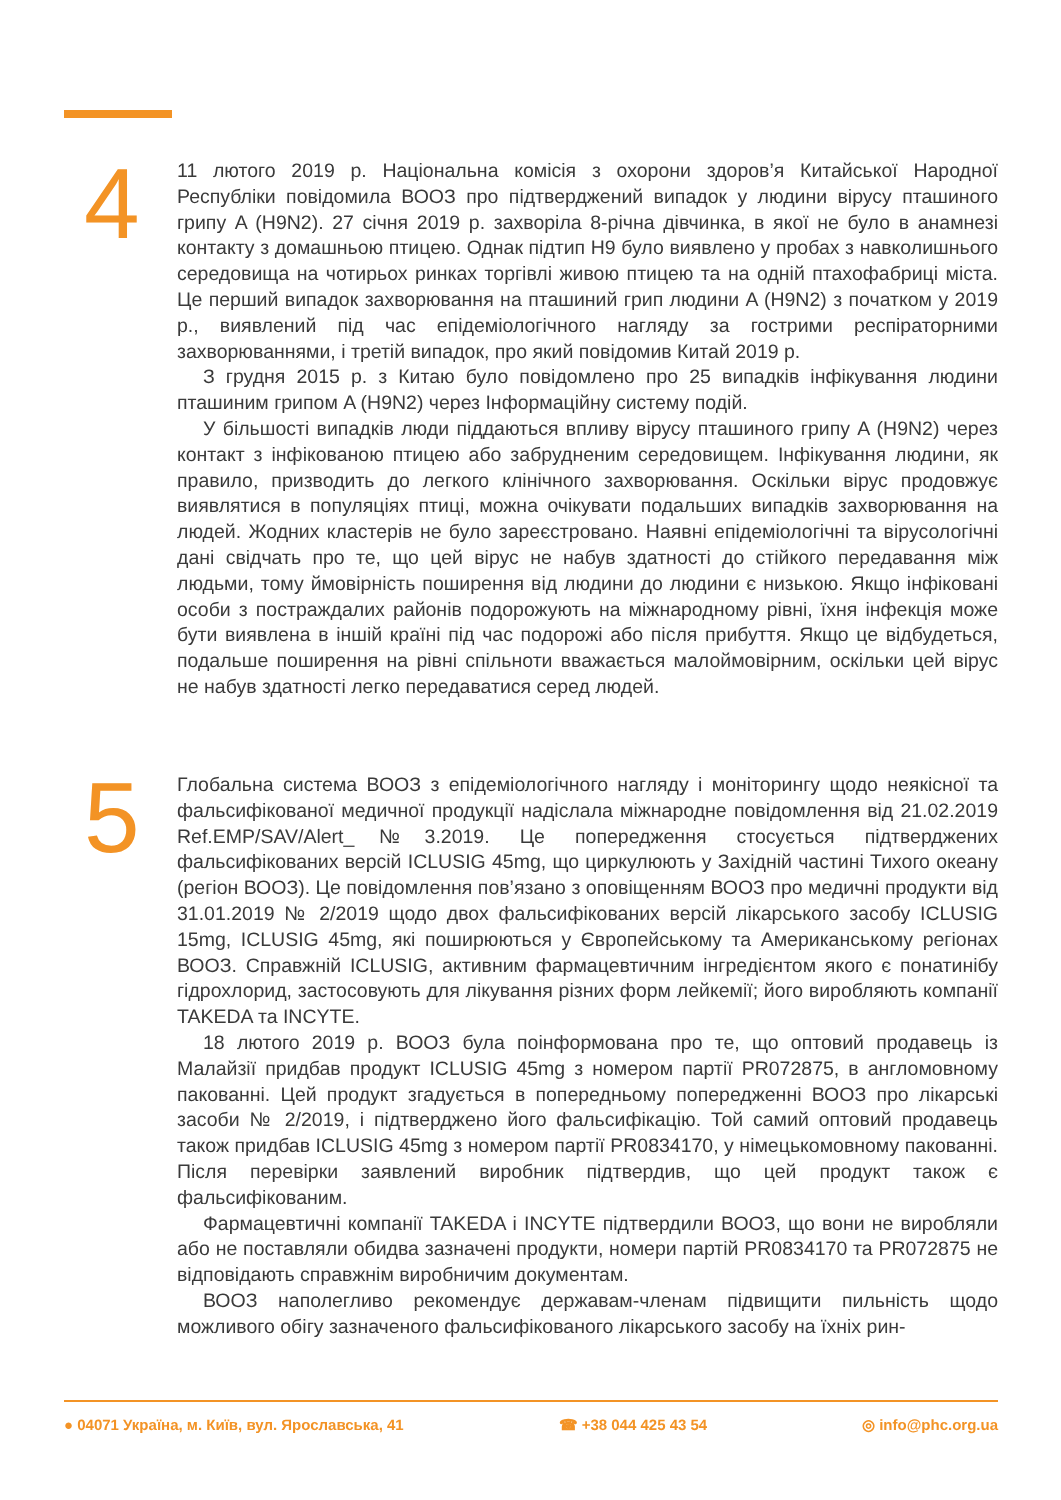4
11 лютого 2019 р. Національна комісія з охорони здоров’я Китайської Народної Республіки повідомила ВООЗ про підтверджений випадок у людини вірусу пташиного грипу A (H9N2). 27 січня 2019 р. захворіла 8-річна дівчинка, в якої не було в анамнезі контакту з домашньою птицею. Однак підтип H9 було виявлено у пробах з навколишнього середовища на чотирьох ринках торгівлі живою птицею та на одній птахофабриці міста. Це перший випадок захворювання на пташиний грип людини A (H9N2) з початком у 2019 р., виявлений під час епідеміологічного нагляду за гострими респіраторними захворюваннями, і третій випадок, про який повідомив Китай 2019 р.
З грудня 2015 р. з Китаю було повідомлено про 25 випадків інфікування людини пташиним грипом A (H9N2) через Інформаційну систему подій.
У більшості випадків люди піддаються впливу вірусу пташиного грипу A (H9N2) через контакт з інфікованою птицею або забрудненим середовищем. Інфікування людини, як правило, призводить до легкого клінічного захворювання. Оскільки вірус продовжує виявлятися в популяціях птиці, можна очікувати подальших випадків захворювання на людей. Жодних кластерів не було зареєстровано. Наявні епідеміологічні та вірусологічні дані свідчать про те, що цей вірус не набув здатності до стійкого передавання між людьми, тому ймовірність поширення від людини до людини є низькою. Якщо інфіковані особи з постраждалих районів подорожують на міжнародному рівні, їхня інфекція може бути виявлена в іншій країні під час подорожі або після прибуття. Якщо це відбудеться, подальше поширення на рівні спільноти вважається малоймовірним, оскільки цей вірус не набув здатності легко передаватися серед людей.
5
Глобальна система ВООЗ з епідеміологічного нагляду і моніторингу щодо неякісної та фальсифікованої медичної продукції надіслала міжнародне повідомлення від 21.02.2019 Ref.EMP/SAV/Alert_№3.2019. Це попередження стосується підтверджених фальсифікованих версій ICLUSIG 45mg, що циркулюють у Західній частині Тихого океану (регіон ВООЗ). Це повідомлення пов’язано з оповіщенням ВООЗ про медичні продукти від 31.01.2019 № 2/2019 щодо двох фальсифікованих версій лікарського засобу ICLUSIG 15mg, ICLUSIG 45mg, які поширюються у Європейському та Американському регіонах ВООЗ. Справжній ICLUSIG, активним фармацевтичним інгредієнтом якого є понатинібу гідрохлорид, застосовують для лікування різних форм лейкемії; його виробляють компанії TAKEDA та INCYTE.
18 лютого 2019 р. ВООЗ була поінформована про те, що оптовий продавець із Малайзії придбав продукт ICLUSIG 45mg з номером партії PR072875, в англомовному пакованні. Цей продукт згадується в попередньому попередженні ВООЗ про лікарські засоби № 2/2019, і підтверджено його фальсифікацію. Той самий оптовий продавець також придбав ICLUSIG 45mg з номером партії PR0834170, у німецькомовному пакованні. Після перевірки заявлений виробник підтвердив, що цей продукт також є фальсифікованим.
Фармацевтичні компанії TAKEDA і INCYTE підтвердили ВООЗ, що вони не виробляли або не поставляли обидва зазначені продукти, номери партій PR0834170 та PR072875 не відповідають справжнім виробничим документам.
ВООЗ наполегливо рекомендує державам-членам підвищити пильність щодо можливого обігу зазначеного фальсифікованого лікарського засобу на їхніх рин-
● 04071 Україна, м. Київ, вул. Ярославська, 41 ☎ +38 044 425 43 54 ◎ info@phc.org.ua